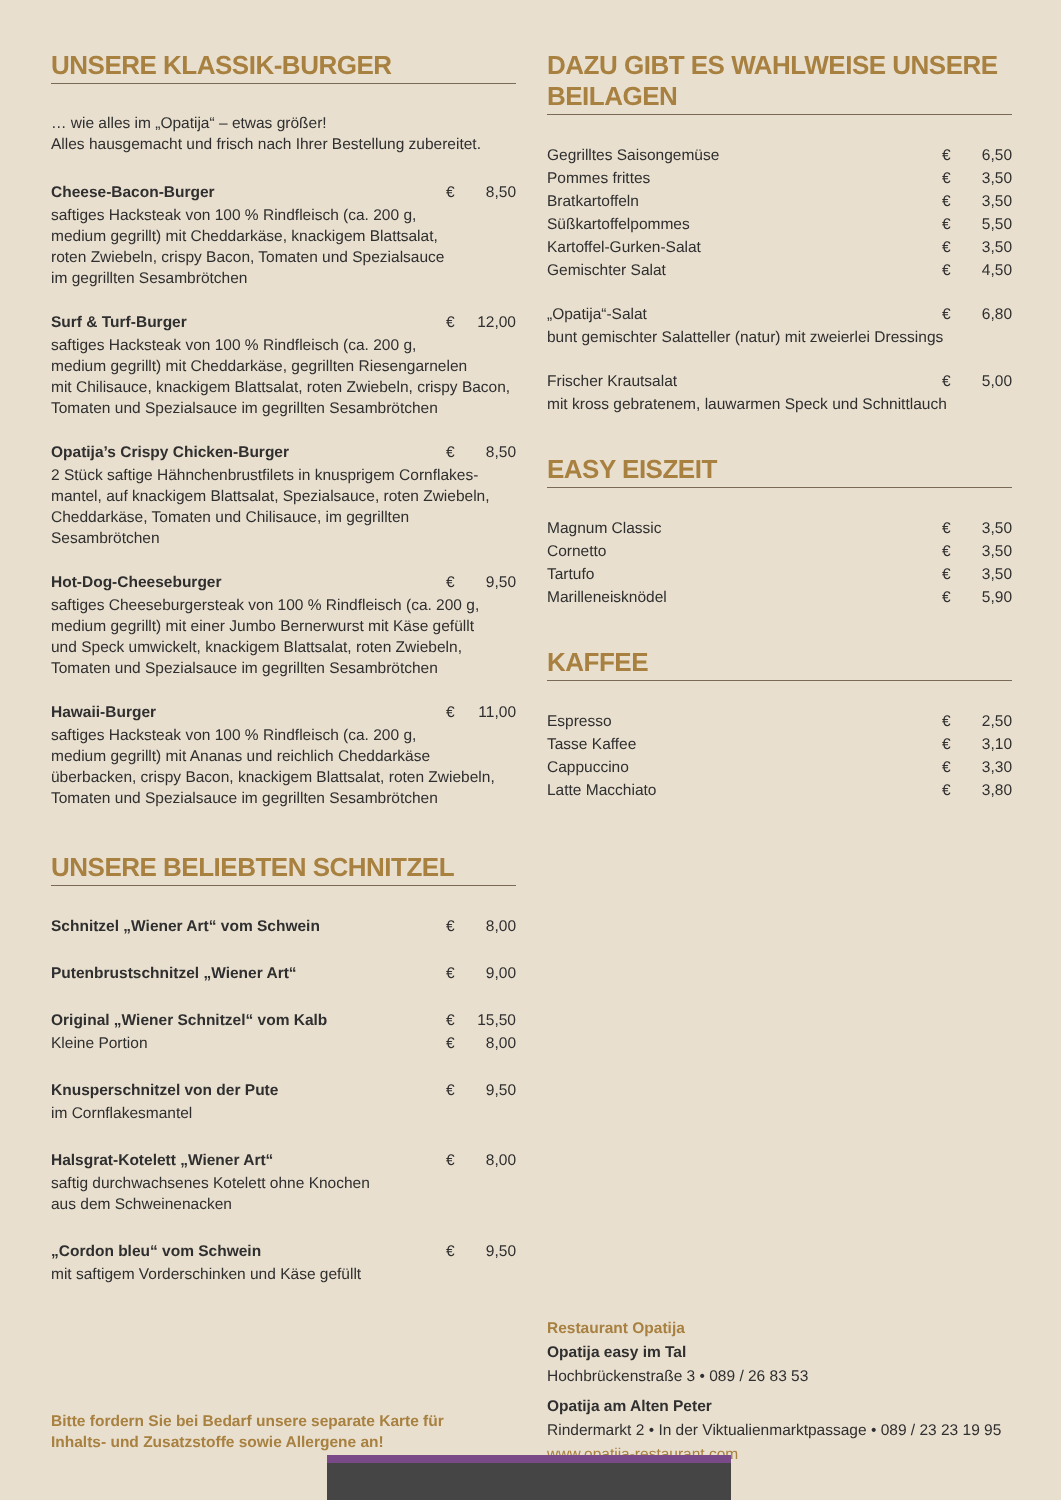UNSERE KLASSIK-BURGER
… wie alles im „Opatija“ – etwas größer!
Alles hausgemacht und frisch nach Ihrer Bestellung zubereitet.
| Cheese-Bacon-Burger | € | 8,50 |
| saftiges Hacksteak von 100 % Rindfleisch (ca. 200 g, medium gegrillt) mit Cheddarkäse, knackigem Blattsalat, roten Zwiebeln, crispy Bacon, Tomaten und Spezialsauce im gegrillten Sesambrötchen | | |
| Surf & Turf-Burger | € | 12,00 |
| saftiges Hacksteak von 100 % Rindfleisch (ca. 200 g, medium gegrillt) mit Cheddarkäse, gegrillten Riesengarnelen mit Chilisauce, knackigem Blattsalat, roten Zwiebeln, crispy Bacon, Tomaten und Spezialsauce im gegrillten Sesambrötchen | | |
| Opatija’s Crispy Chicken-Burger | € | 8,50 |
| 2 Stück saftige Hähnchenbrustfilets in knusprigem Cornflakes- mantel, auf knackigem Blattsalat, Spezialsauce, roten Zwiebeln, Cheddarkäse, Tomaten und Chilisauce, im gegrillten Sesambrötchen | | |
| Hot-Dog-Cheeseburger | € | 9,50 |
| saftiges Cheeseburgersteak von 100 % Rindfleisch (ca. 200 g, medium gegrillt) mit einer Jumbo Bernerwurst mit Käse gefüllt und Speck umwickelt, knackigem Blattsalat, roten Zwiebeln, Tomaten und Spezialsauce im gegrillten Sesambrötchen | | |
| Hawaii-Burger | € | 11,00 |
| saftiges Hacksteak von 100 % Rindfleisch (ca. 200 g, medium gegrillt) mit Ananas und reichlich Cheddarkäse überbacken, crispy Bacon, knackigem Blattsalat, roten Zwiebeln, Tomaten und Spezialsauce im gegrillten Sesambrötchen | | |
UNSERE BELIEBTEN SCHNITZEL
| Schnitzel „Wiener Art“ vom Schwein | € | 8,00 |
| Putenbrustschnitzel „Wiener Art“ | € | 9,00 |
| Original „Wiener Schnitzel“ vom Kalb | € | 15,50 |
| Kleine Portion | € | 8,00 |
| Knusperschnitzel von der Pute | € | 9,50 |
| im Cornflakesmantel | | |
| Halsgrat-Kotelett „Wiener Art“ | € | 8,00 |
| saftig durchwachsenes Kotelett ohne Knochen aus dem Schweinenacken | | |
| „Cordon bleu“ vom Schwein | € | 9,50 |
| mit saftigem Vorderschinken und Käse gefüllt | | |
Bitte fordern Sie bei Bedarf unsere separate Karte für
Inhalts- und Zusatzstoffe sowie Allergene an!
DAZU GIBT ES WAHLWEISE UNSERE BEILAGEN
| Gegrilltes Saisongemüse | € | 6,50 |
| Pommes frittes | € | 3,50 |
| Bratkartoffeln | € | 3,50 |
| Süßkartoffelpommes | € | 5,50 |
| Kartoffel-Gurken-Salat | € | 3,50 |
| Gemischter Salat | € | 4,50 |
| „Opatija“-Salat | € | 6,80 |
| bunt gemischter Salatteller (natur) mit zweierlei Dressings | | |
| Frischer Krautsalat | € | 5,00 |
| mit kross gebratenem, lauwarmen Speck und Schnittlauch | | |
EASY EISZEIT
| Magnum Classic | € | 3,50 |
| Cornetto | € | 3,50 |
| Tartufo | € | 3,50 |
| Marilleneisknödel | € | 5,90 |
KAFFEE
| Espresso | € | 2,50 |
| Tasse Kaffee | € | 3,10 |
| Cappuccino | € | 3,30 |
| Latte Macchiato | € | 3,80 |
Restaurant Opatija
Opatija easy im Tal
Hochbrückenstraße 3 • 089 / 26 83 53
Opatija am Alten Peter
Rindermarkt 2 • In der Viktualienmarktpassage • 089 / 23 23 19 95
www.opatija-restaurant.com